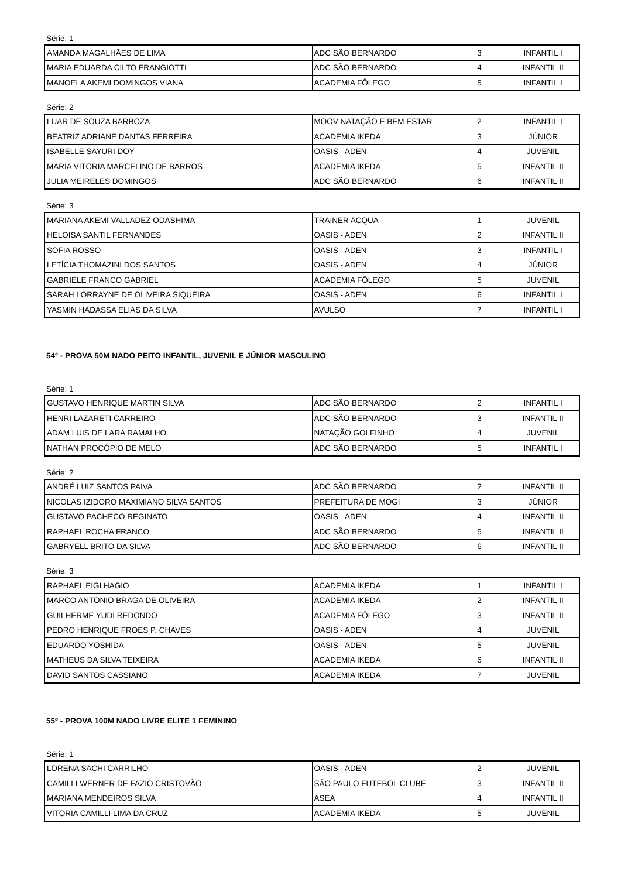Série: 1
| AMANDA MAGALHÃES DE LIMA | ADC SÃO BERNARDO | 3 | INFANTIL I |
| MARIA EDUARDA CILTO FRANGIOTTI | ADC SÃO BERNARDO | 4 | INFANTIL II |
| MANOELA AKEMI DOMINGOS VIANA | ACADEMIA FÔLEGO | 5 | INFANTIL I |
Série: 2
| LUAR DE SOUZA BARBOZA | MOOV NATAÇÃO E BEM ESTAR | 2 | INFANTIL I |
| BEATRIZ ADRIANE DANTAS FERREIRA | ACADEMIA IKEDA | 3 | JÚNIOR |
| ISABELLE SAYURI DOY | OASIS - ADEN | 4 | JUVENIL |
| MARIA VITORIA MARCELINO DE BARROS | ACADEMIA IKEDA | 5 | INFANTIL II |
| JULIA MEIRELES DOMINGOS | ADC SÃO BERNARDO | 6 | INFANTIL II |
Série: 3
| MARIANA AKEMI VALLADEZ ODASHIMA | TRAINER ACQUA | 1 | JUVENIL |
| HELOISA SANTIL FERNANDES | OASIS - ADEN | 2 | INFANTIL II |
| SOFIA ROSSO | OASIS - ADEN | 3 | INFANTIL I |
| LETÍCIA THOMAZINI DOS SANTOS | OASIS - ADEN | 4 | JÚNIOR |
| GABRIELE FRANCO GABRIEL | ACADEMIA FÔLEGO | 5 | JUVENIL |
| SARAH LORRAYNE DE OLIVEIRA SIQUEIRA | OASIS - ADEN | 6 | INFANTIL I |
| YASMIN HADASSA ELIAS DA SILVA | AVULSO | 7 | INFANTIL I |
54º - PROVA 50M NADO PEITO INFANTIL, JUVENIL E JÚNIOR MASCULINO
Série: 1
| GUSTAVO HENRIQUE MARTIN SILVA | ADC SÃO BERNARDO | 2 | INFANTIL I |
| HENRI LAZARETI CARREIRO | ADC SÃO BERNARDO | 3 | INFANTIL II |
| ADAM LUIS DE LARA RAMALHO | NATAÇÃO GOLFINHO | 4 | JUVENIL |
| NATHAN PROCÓPIO DE MELO | ADC SÃO BERNARDO | 5 | INFANTIL I |
Série: 2
| ANDRÉ LUIZ SANTOS PAIVA | ADC SÃO BERNARDO | 2 | INFANTIL II |
| NICOLAS IZIDORO MAXIMIANO SILVA SANTOS | PREFEITURA DE MOGI | 3 | JÚNIOR |
| GUSTAVO PACHECO REGINATO | OASIS - ADEN | 4 | INFANTIL II |
| RAPHAEL ROCHA FRANCO | ADC SÃO BERNARDO | 5 | INFANTIL II |
| GABRYELL BRITO DA SILVA | ADC SÃO BERNARDO | 6 | INFANTIL II |
Série: 3
| RAPHAEL EIGI HAGIO | ACADEMIA IKEDA | 1 | INFANTIL I |
| MARCO ANTONIO BRAGA DE OLIVEIRA | ACADEMIA IKEDA | 2 | INFANTIL II |
| GUILHERME YUDI REDONDO | ACADEMIA FÔLEGO | 3 | INFANTIL II |
| PEDRO HENRIQUE FROES P. CHAVES | OASIS - ADEN | 4 | JUVENIL |
| EDUARDO YOSHIDA | OASIS - ADEN | 5 | JUVENIL |
| MATHEUS DA SILVA TEIXEIRA | ACADEMIA IKEDA | 6 | INFANTIL II |
| DAVID SANTOS CASSIANO | ACADEMIA IKEDA | 7 | JUVENIL |
55º - PROVA 100M NADO LIVRE ELITE 1 FEMININO
Série: 1
| LORENA SACHI CARRILHO | OASIS - ADEN | 2 | JUVENIL |
| CAMILLI WERNER DE FAZIO CRISTOVÃO | SÃO PAULO FUTEBOL CLUBE | 3 | INFANTIL II |
| MARIANA MENDEIROS SILVA | ASEA | 4 | INFANTIL II |
| VITORIA CAMILLI LIMA DA CRUZ | ACADEMIA IKEDA | 5 | JUVENIL |